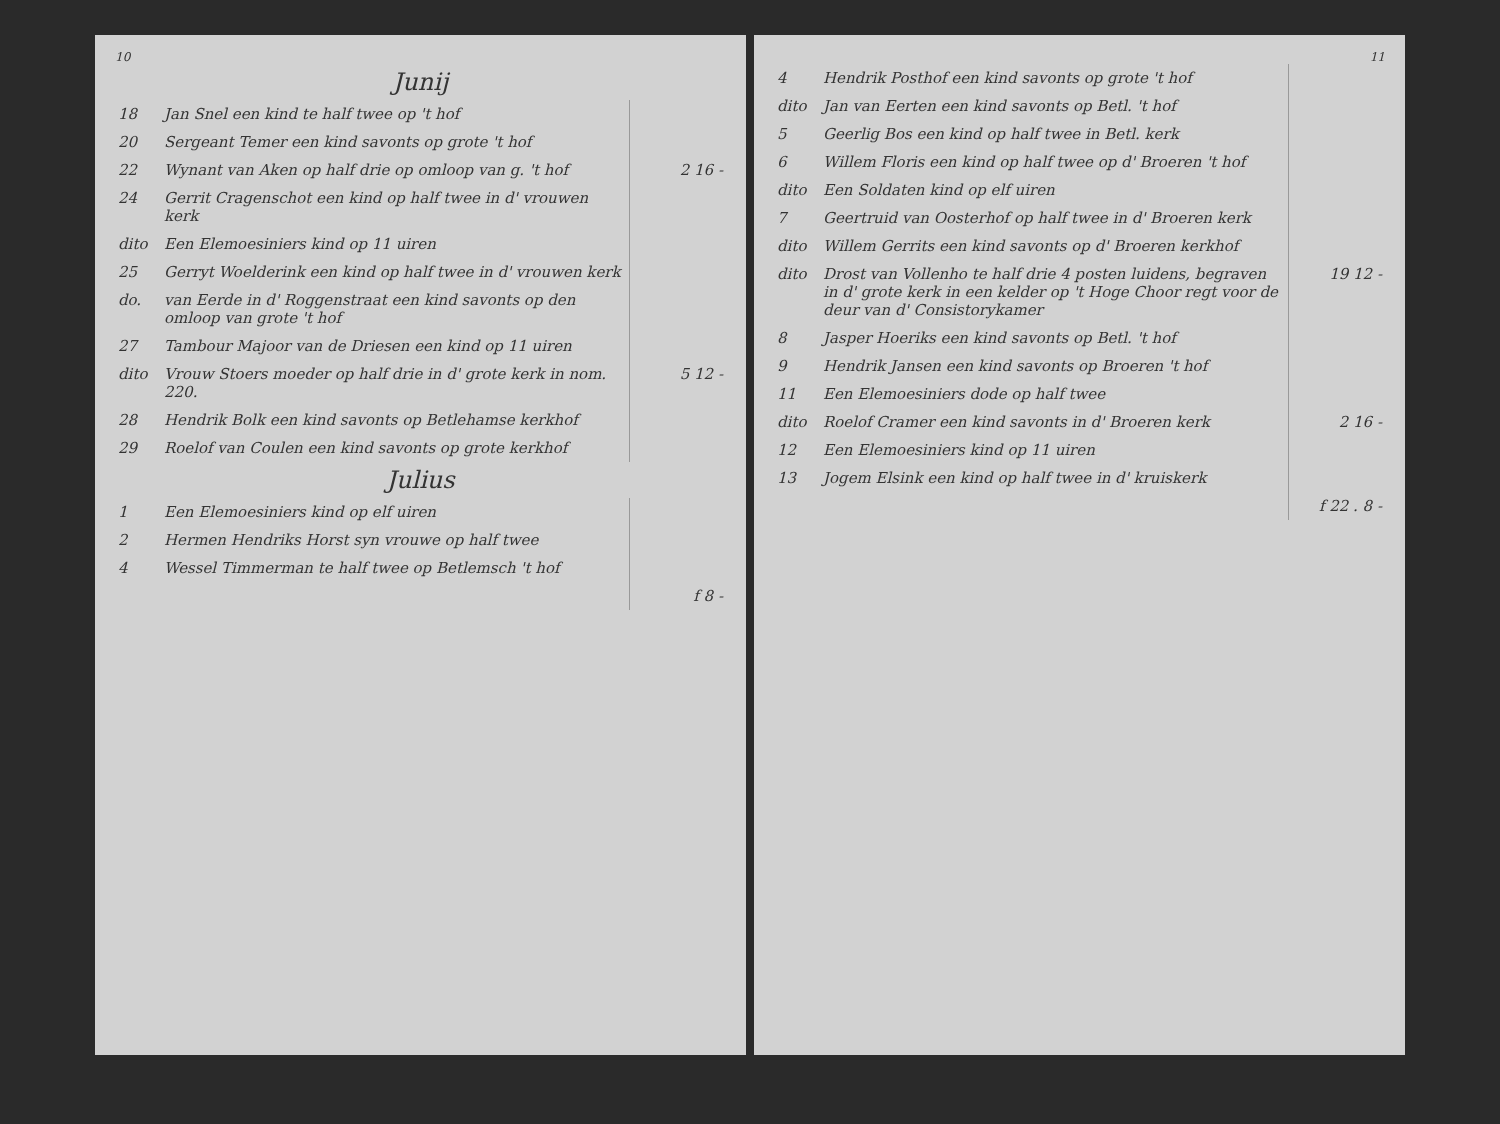10
Junij
| 18 | Jan Snel een kind te half twee op 't hof | |
| 20 | Sergeant Temer een kind savonts op grote 't hof | |
| 22 | Wynant van Aken op half drie op omloop van g. 't hof | 2 16 - |
| 24 | Gerrit Cragenschot een kind op half twee in d' vrouwen kerk | |
| dito | Een Elemoesiniers kind op 11 uiren | |
| 25 | Gerryt Woelderink een kind op half twee in d' vrouwen kerk | |
| do. | van Eerde in d' Roggenstraat een kind savonts op den omloop van grote 't hof | |
| 27 | Tambour Majoor van de Driesen een kind op 11 uiren | |
| dito | Vrouw Stoers moeder op half drie in d' grote kerk in nom. 220. | 5 12 - |
| 28 | Hendrik Bolk een kind savonts op Betlehamse kerkhof | |
| 29 | Roelof van Coulen een kind savonts op grote kerkhof | |
Julius
| 1 | Een Elemoesiniers kind op elf uiren | |
| 2 | Hermen Hendriks Horst syn vrouwe op half twee | |
| 4 | Wessel Timmerman te half twee op Betlemsch 't hof | |
| | | f 8 - |
11
| 4 | Hendrik Posthof een kind savonts op grote 't hof | |
| dito | Jan van Eerten een kind savonts op Betl. 't hof | |
| 5 | Geerlig Bos een kind op half twee in Betl. kerk | |
| 6 | Willem Floris een kind op half twee op d' Broeren 't hof | |
| dito | Een Soldaten kind op elf uiren | |
| 7 | Geertruid van Oosterhof op half twee in d' Broeren kerk | |
| dito | Willem Gerrits een kind savonts op d' Broeren kerkhof | |
| dito | Drost van Vollenho te half drie 4 posten luidens, begraven in d' grote kerk in een kelder op 't Hoge Choor regt voor de deur van d' Consistorykamer | 19 12 - |
| 8 | Jasper Hoeriks een kind savonts op Betl. 't hof | |
| 9 | Hendrik Jansen een kind savonts op Broeren 't hof | |
| 11 | Een Elemoesiniers dode op half twee | |
| dito | Roelof Cramer een kind savonts in d' Broeren kerk | 2 16 - |
| 12 | Een Elemoesiniers kind op 11 uiren | |
| 13 | Jogem Elsink een kind op half twee in d' kruiskerk | |
| | | f 22 . 8 - |